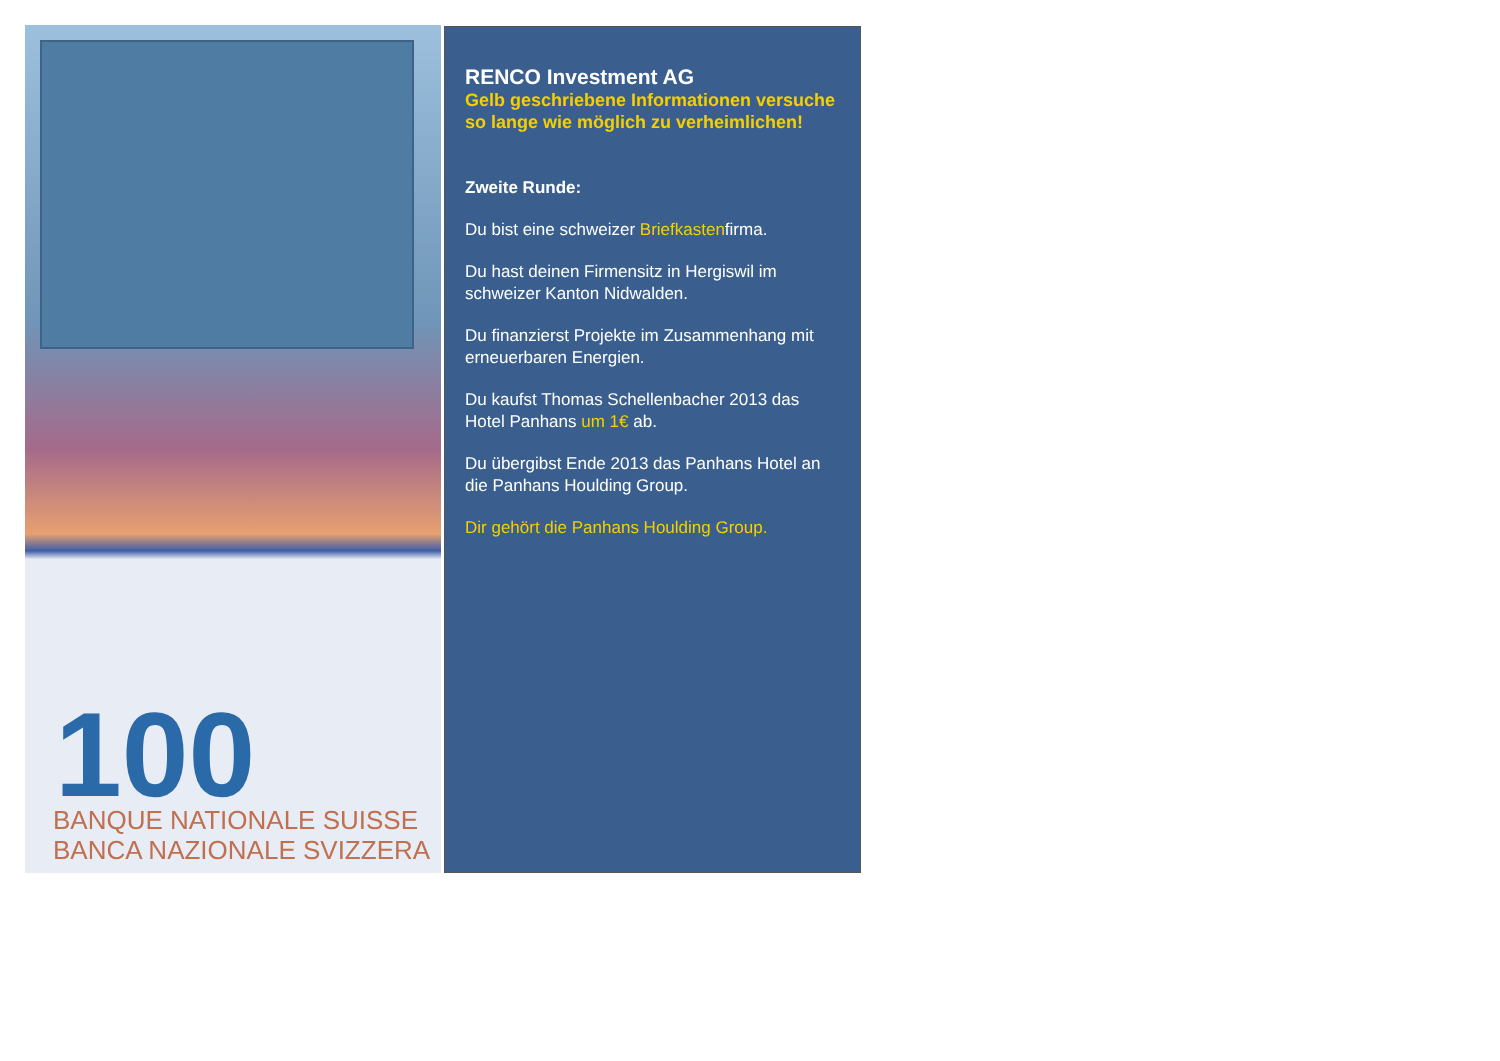100
BANQUE NATIONALE SUISSE
BANCA NAZIONALE SVIZZERA
RENCO Investment AG
Gelb geschriebene Informationen versuche so lange wie möglich zu verheimlichen!
Zweite Runde:
Du bist eine schweizer Briefkastenfirma.
Du hast deinen Firmensitz in Hergiswil im schweizer Kanton Nidwalden.
Du finanzierst Projekte im Zusammenhang mit erneuerbaren Energien.
Du kaufst Thomas Schellenbacher 2013 das Hotel Panhans um 1€ ab.
Du übergibst Ende 2013 das Panhans Hotel an die Panhans Houlding Group.
Dir gehört die Panhans Houlding Group.